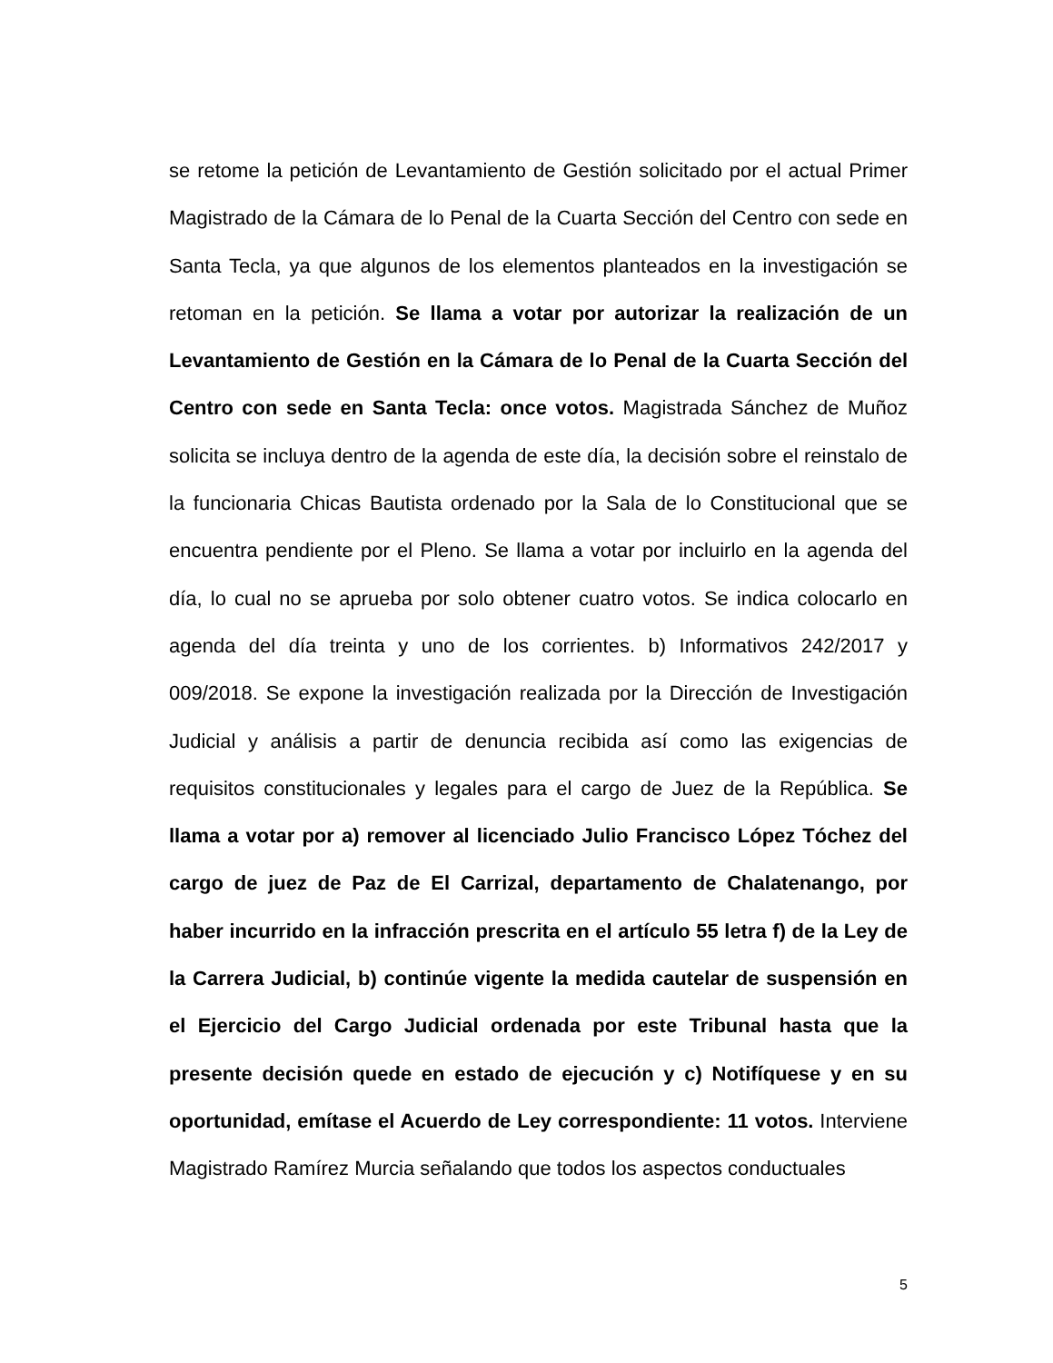se retome la petición de Levantamiento de Gestión solicitado por el actual Primer Magistrado de la Cámara de lo Penal de la Cuarta Sección del Centro con sede en Santa Tecla, ya que algunos de los elementos planteados en la investigación se retoman en la petición. Se llama a votar por autorizar la realización de un Levantamiento de Gestión en la Cámara de lo Penal de la Cuarta Sección del Centro con sede en Santa Tecla: once votos. Magistrada Sánchez de Muñoz solicita se incluya dentro de la agenda de este día, la decisión sobre el reinstalo de la funcionaria Chicas Bautista ordenado por la Sala de lo Constitucional que se encuentra pendiente por el Pleno. Se llama a votar por incluirlo en la agenda del día, lo cual no se aprueba por solo obtener cuatro votos. Se indica colocarlo en agenda del día treinta y uno de los corrientes. b) Informativos 242/2017 y 009/2018. Se expone la investigación realizada por la Dirección de Investigación Judicial y análisis a partir de denuncia recibida así como las exigencias de requisitos constitucionales y legales para el cargo de Juez de la República. Se llama a votar por a) remover al licenciado Julio Francisco López Tóchez del cargo de juez de Paz de El Carrizal, departamento de Chalatenango, por haber incurrido en la infracción prescrita en el artículo 55 letra f) de la Ley de la Carrera Judicial, b) continúe vigente la medida cautelar de suspensión en el Ejercicio del Cargo Judicial ordenada por este Tribunal hasta que la presente decisión quede en estado de ejecución y c) Notifíquese y en su oportunidad, emítase el Acuerdo de Ley correspondiente: 11 votos. Interviene Magistrado Ramírez Murcia señalando que todos los aspectos conductuales
5